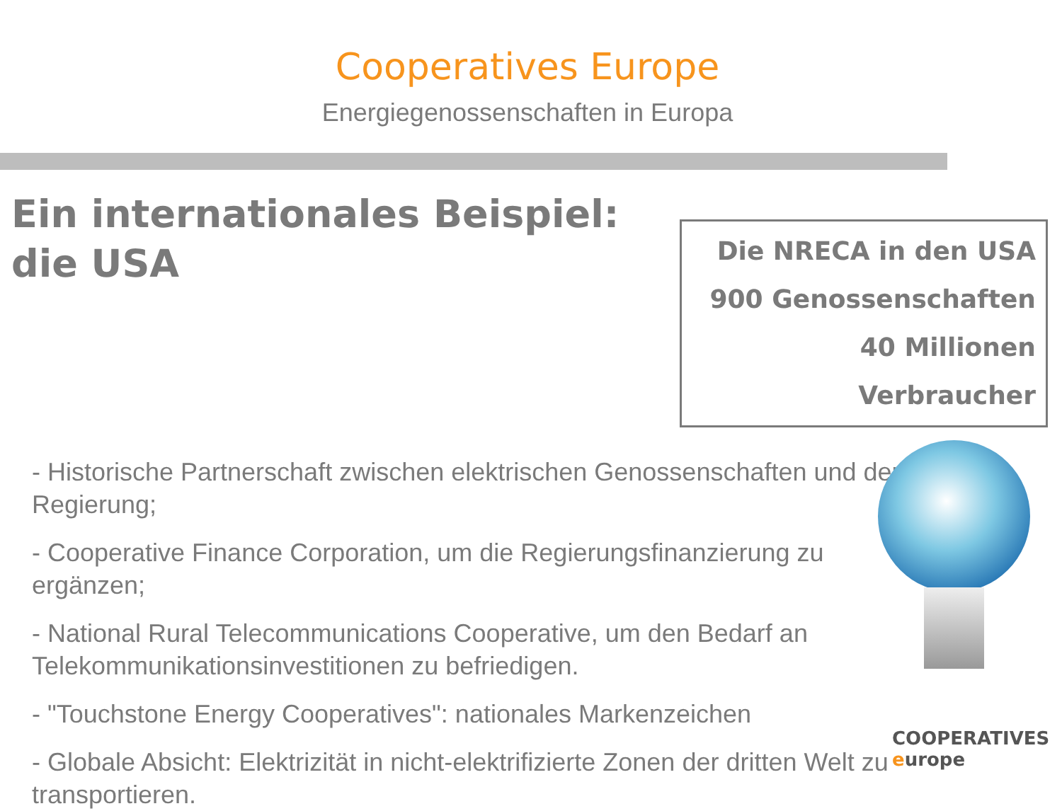Cooperatives Europe
Energiegenossenschaften in Europa
Ein internationales Beispiel:
die USA
Die NRECA in den USA
900 Genossenschaften
40 Millionen Verbraucher
- Historische Partnerschaft zwischen elektrischen Genossenschaften und der Regierung;
- Cooperative Finance Corporation, um die Regierungsfinanzierung zu
ergänzen;
- National Rural Telecommunications Cooperative, um den Bedarf an
Telekommunikationsinvestitionen zu befriedigen.
- "Touchstone Energy Cooperatives": nationales Markenzeichen
- Globale Absicht: Elektrizität in nicht-elektrifizierte Zonen der dritten Welt zu transportieren.
COOPERATIVES
europe